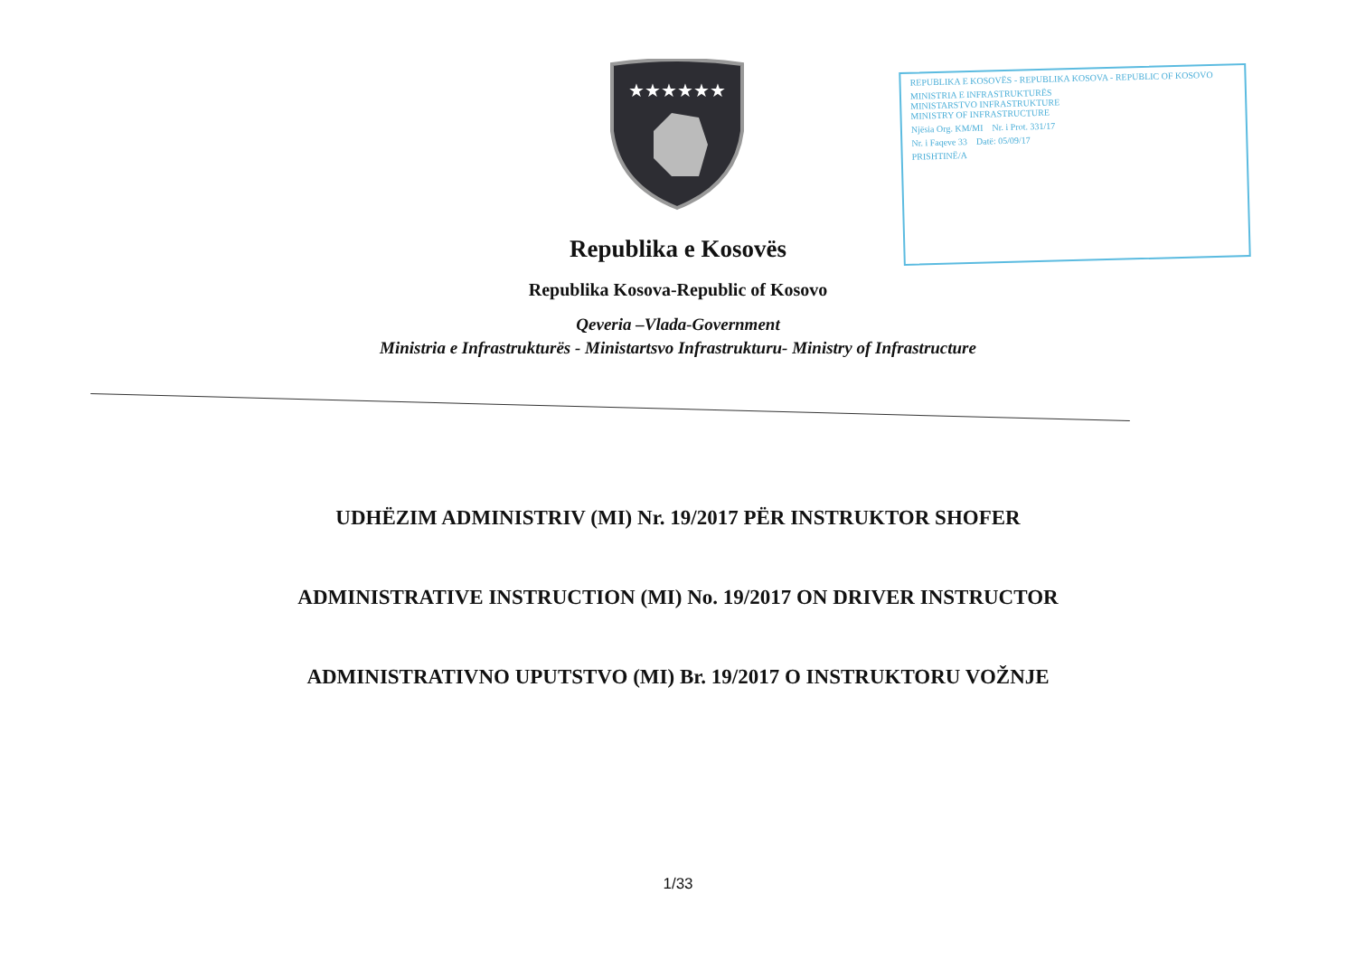★★★★★★
REPUBLIKA E KOSOVËS - REPUBLIKA KOSOVA - REPUBLIC OF KOSOVO
MINISTRIA E INFRASTRUKTURËS
MINISTARSTVO INFRASTRUKTURE
MINISTRY OF INFRASTRUCTURE
Njësia Org. KM/MI Nr. i Prot. 331/17
Nr. i Faqeve 33 Datë: 05/09/17
PRISHTINË/A
Republika e Kosovës
Republika Kosova-Republic of Kosovo
Qeveria –Vlada-Government
Ministria e Infrastrukturës - Ministartsvo Infrastrukturu- Ministry of Infrastructure
UDHËZIM ADMINISTRIV (MI) Nr. 19/2017 PËR INSTRUKTOR SHOFER
ADMINISTRATIVE INSTRUCTION (MI) No. 19/2017 ON DRIVER INSTRUCTOR
ADMINISTRATIVNO UPUTSTVO (MI) Br. 19/2017 O INSTRUKTORU VOŽNJE
1/33